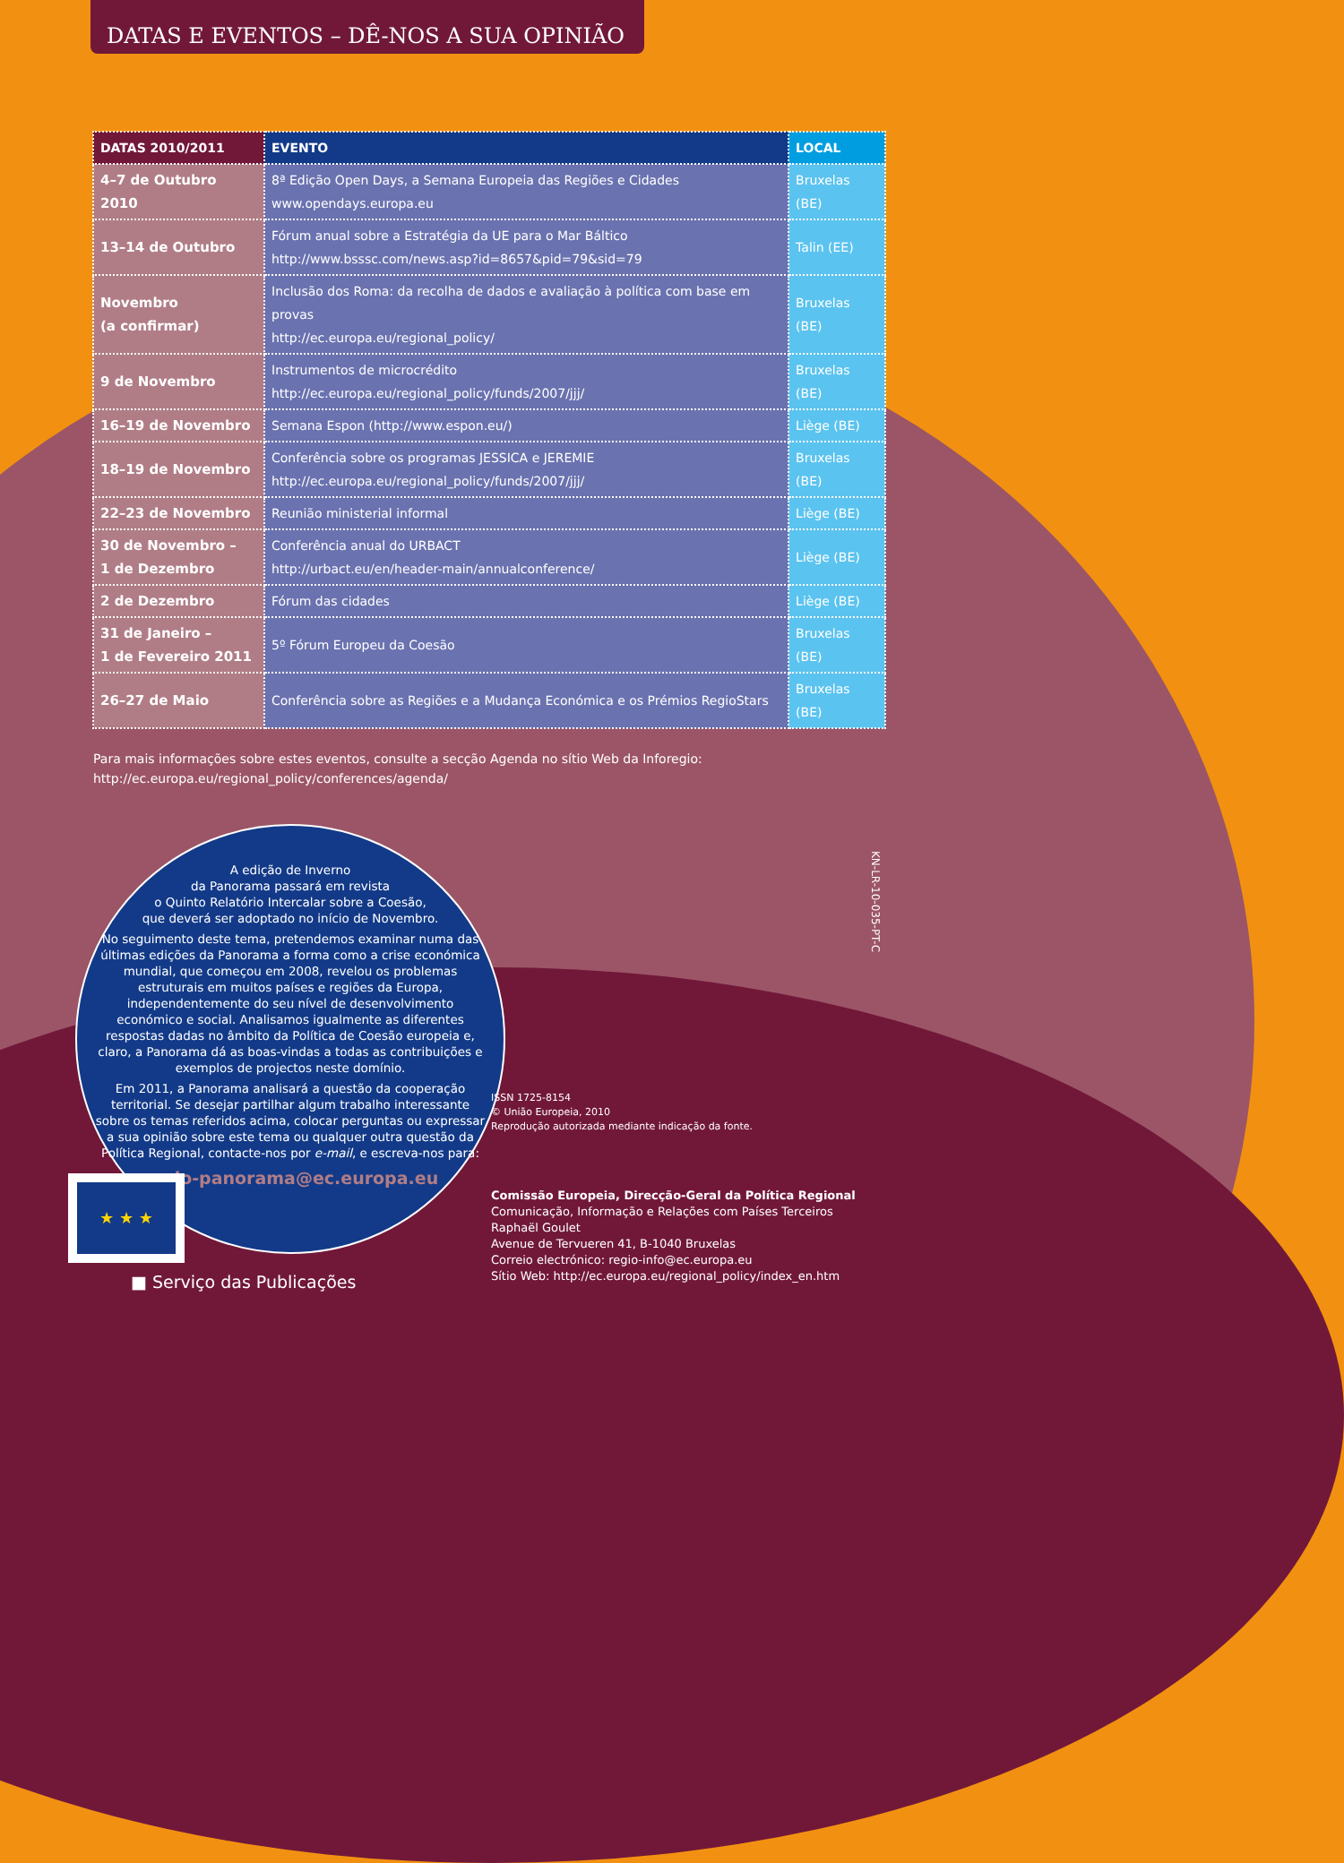DATAS E EVENTOS – DÊ-NOS A SUA OPINIÃO
| DATAS 2010/2011 | EVENTO | LOCAL |
| --- | --- | --- |
| 4–7 de Outubro 2010 | 8ª Edição Open Days, a Semana Europeia das Regiões e Cidades www.opendays.europa.eu | Bruxelas (BE) |
| 13–14 de Outubro | Fórum anual sobre a Estratégia da UE para o Mar Báltico http://www.bsssc.com/news.asp?id=8657&pid=79&sid=79 | Talin (EE) |
| Novembro (a confirmar) | Inclusão dos Roma: da recolha de dados e avaliação à política com base em provas http://ec.europa.eu/regional_policy/ | Bruxelas (BE) |
| 9 de Novembro | Instrumentos de microcrédito http://ec.europa.eu/regional_policy/funds/2007/jjj/ | Bruxelas (BE) |
| 16–19 de Novembro | Semana Espon (http://www.espon.eu/) | Liège (BE) |
| 18–19 de Novembro | Conferência sobre os programas JESSICA e JEREMIE http://ec.europa.eu/regional_policy/funds/2007/jjj/ | Bruxelas (BE) |
| 22–23 de Novembro | Reunião ministerial informal | Liège (BE) |
| 30 de Novembro – 1 de Dezembro | Conferência anual do URBACT http://urbact.eu/en/header-main/annualconference/ | Liège (BE) |
| 2 de Dezembro | Fórum das cidades | Liège (BE) |
| 31 de Janeiro – 1 de Fevereiro 2011 | 5º Fórum Europeu da Coesão | Bruxelas (BE) |
| 26–27 de Maio | Conferência sobre as Regiões e a Mudança Económica e os Prémios RegioStars | Bruxelas (BE) |
Para mais informações sobre estes eventos, consulte a secção Agenda no sítio Web da Inforegio:
http://ec.europa.eu/regional_policy/conferences/agenda/
A edição de Inverno
da Panorama passará em revista
o Quinto Relatório Intercalar sobre a Coesão,
que deverá ser adoptado no início de Novembro.
No seguimento deste tema, pretendemos examinar numa das últimas edições da Panorama a forma como a crise económica mundial, que começou em 2008, revelou os problemas estruturais em muitos países e regiões da Europa, independentemente do seu nível de desenvolvimento económico e social. Analisamos igualmente as diferentes respostas dadas no âmbito da Política de Coesão europeia e, claro, a Panorama dá as boas-vindas a todas as contribuições e exemplos de projectos neste domínio.
Em 2011, a Panorama analisará a questão da cooperação territorial. Se desejar partilhar algum trabalho interessante sobre os temas referidos acima, colocar perguntas ou expressar a sua opinião sobre este tema ou qualquer outra questão da Política Regional, contacte-nos por e-mail, e escreva-nos para:
regio-panorama@ec.europa.eu
KN-LR-10-035-PT-C
ISSN 1725-8154
© União Europeia, 2010
Reprodução autorizada mediante indicação da fonte.
Comissão Europeia, Direcção-Geral da Política Regional
Comunicação, Informação e Relações com Países Terceiros
Raphaël Goulet
Avenue de Tervueren 41, B-1040 Bruxelas
Correio electrónico: regio-info@ec.europa.eu
Sítio Web: http://ec.europa.eu/regional_policy/index_en.htm
★ ★ ★
■ Serviço das Publicações